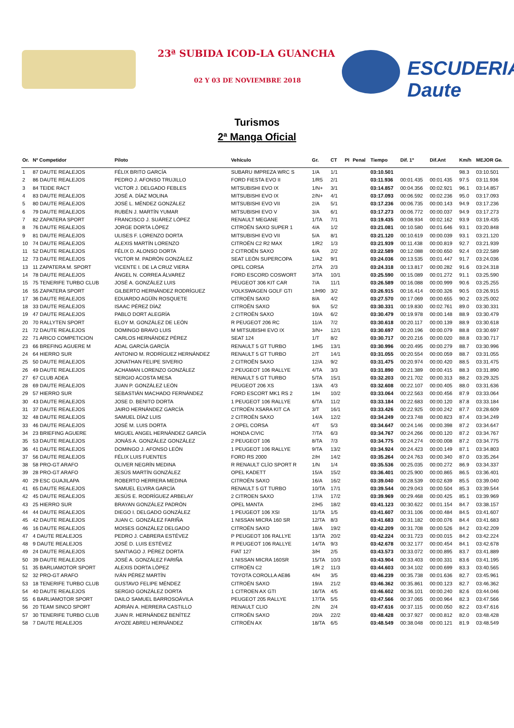23ª SUBIDA ICOD-LA GUANCHA
02 Y 03 DE NOVIEMBRE 2018 ESCUDERIA Daute
Turismos
2ª Manga Oficial
| Or. | Nº Competidor | Piloto | Vehículo | Gr. | CT | PI | Penal | Tiempo | Dif. 1º | Dif.Ant | Km/h | MEJOR Ge. |
| --- | --- | --- | --- | --- | --- | --- | --- | --- | --- | --- | --- | --- |
| 1 | 87 DAUTE REALEJOS | FÉLIX BRITO GARCÍA | SUBARU IMPREZA WRC S | 1/A | 1/1 | | | 03:10.501 | | | 98.3 | 03:10.501 |
| 2 | 86 DAUTE REALEJOS | PEDRO J. AFONSO TRUJILLO | FORD FIESTA EVO II | 1/R5 | 2/1 | | | 03:11.936 | 00:01.435 | 00:01.435 | 97.5 | 03:11.936 |
| 3 | 84 TEIDE RACT | VICTOR J. DELGADO FEBLES | MITSUBISHI EVO IX | 1/N+ | 3/1 | | | 03:14.857 | 00:04.356 | 00:02.921 | 96.1 | 03:14.857 |
| 4 | 83 DAUTE REALEJOS | JOSÉ A. DÍAZ MOLINA | MITSUBISHI EVO IX | 2/N+ | 4/1 | | | 03:17.093 | 00:06.592 | 00:02.236 | 95.0 | 03:17.093 |
| 5 | 80 DAUTE REALEJOS | JOSÉ L. MÉNDEZ GONZÁLEZ | MITSUBISHI EVO VII | 2/A | 5/1 | | | 03:17.236 | 00:06.735 | 00:00.143 | 94.9 | 03:17.236 |
| 6 | 79 DAUTE REALEJOS | RUBÉN J. MARTÍN YUMAR | MITSUBISHI EVO V | 3/A | 6/1 | | | 03:17.273 | 00:06.772 | 00:00.037 | 94.9 | 03:17.273 |
| 7 | 82 ZAPATERA SPORT | FRANCISCO J. SUÁREZ LÓPEZ | RENAULT MEGANE | 1/TA | 7/1 | | | 03:19.435 | 00:08.934 | 00:02.162 | 93.9 | 03:19.435 |
| 8 | 76 DAUTE REALEJOS | JORGE DORTA LÓPEZ | CITROËN SAXO SUPER 1 | 4/A | 1/2 | | | 03:21.081 | 00:10.580 | 00:01.646 | 93.1 | 03:20.848 |
| 9 | 81 DAUTE REALEJOS | ULISES F. LORENZO DORTA | MITSUBISHI EVO VII | 5/A | 8/1 | | | 03:21.120 | 00:10.619 | 00:00.039 | 93.1 | 03:21.120 |
| 10 | 74 DAUTE REALEJOS | ALEXIS MARTÍN LORENZO | CITROËN C2 R2 MAX | 1/R2 | 1/3 | | | 03:21.939 | 00:11.438 | 00:00.819 | 92.7 | 03:21.939 |
| 11 | 52 DAUTE REALEJOS | FÉLIX D. ALONSO DORTA | 2 CITROËN SAXO | 6/A | 2/2 | | | 03:22.589 | 00:12.088 | 00:00.650 | 92.4 | 03:22.589 |
| 12 | 73 DAUTE REALEJOS | VICTOR M. PADRÓN GONZÁLEZ | SEAT LEÓN SUPERCOPA | 1/A2 | 9/1 | | | 03:24.036 | 00:13.535 | 00:01.447 | 91.7 | 03:24.036 |
| 13 | 11 ZAPATERA M. SPORT | VICENTE I. DE LA CRUZ VIERA | OPEL CORSA | 2/TA | 2/3 | | | 03:24.318 | 00:13.817 | 00:00.282 | 91.6 | 03:24.318 |
| 14 | 78 DAUTE REALEJOS | ÁNGEL N. CORREA ÁLVAREZ | FORD ESCORD COSWORT | 3/TA | 10/1 | | | 03:25.590 | 00:15.089 | 00:01.272 | 91.1 | 03:25.590 |
| 15 | 75 TENERIFE TURBO CLUB | JOSÉ A. GONZÁLEZ LUIS | PEUGEOT 306 KIT CAR | 7/A | 11/1 | | | 03:26.589 | 00:16.088 | 00:00.999 | 90.6 | 03:25.255 |
| 16 | 55 ZAPATERA SPORT | GILBERTO HERNÁNDEZ RODRÍGUEZ | VOLKSWAGEN GOLF GTI | 1/H90 | 3/2 | | | 03:26.915 | 00:16.414 | 00:00.326 | 90.5 | 03:26.915 |
| 17 | 36 DAUTE REALEJOS | EDUARDO AGÜÍN ROSQUETE | CITROËN SAXO | 8/A | 4/2 | | | 03:27.570 | 00:17.069 | 00:00.655 | 90.2 | 03:25.002 |
| 18 | 33 DAUTE REALEJOS | ISAAC PÉREZ DÍAZ | CITROËN SAXO | 9/A | 5/2 | | | 03:30.331 | 00:19.830 | 00:02.761 | 89.0 | 03:30.331 |
| 19 | 47 DAUTE REALEJOS | PABLO DORT ALEGRÍA | 2 CITROËN SAXO | 10/A | 6/2 | | | 03:30.479 | 00:19.978 | 00:00.148 | 88.9 | 03:30.479 |
| 20 | 70 RALLYTEN SPORT | ELOY M. GONZÁLEZ DE LEÓN | R PEUGEOT 206 RC | 11/A | 7/2 | | | 03:30.618 | 00:20.117 | 00:00.139 | 88.9 | 03:30.618 |
| 21 | 72 DAUTE REALEJOS | DOMINGO BRAVO LUIS | M MITSUBISHI EVO IX | 3/N+ | 12/1 | | | 03:30.697 | 00:20.196 | 00:00.079 | 88.8 | 03:30.697 |
| 22 | 71 ARICO COMPETICION | CARLOS HERNÁNDEZ PÉREZ | SEAT 124 | 1/T | 8/2 | | | 03:30.717 | 00:20.216 | 00:00.020 | 88.8 | 03:30.717 |
| 23 | 66 BREFING AGUERE M | ADAL GARCÍA GARCÍA | RENAULT 5 GT TURBO | 1/H5 | 13/1 | | | 03:30.996 | 00:20.495 | 00:00.279 | 88.7 | 03:30.996 |
| 24 | 64 HIERRO SUR | ANTONIO M. RODRÍGUEZ HERNÁNDEZ | RENAULT 5 GT TURBO | 2/T | 14/1 | | | 03:31.055 | 00:20.554 | 00:00.059 | 88.7 | 03:31.055 |
| 25 | 50 DAUTE REALEJOS | JONATHAN FELIPE SIVERIO | 2 CITROËN SAXO | 12/A | 9/2 | | | 03:31.475 | 00:20.974 | 00:00.420 | 88.5 | 03:31.475 |
| 26 | 49 DAUTE REALEJOS | ACHAMAN LORENZO GONZÁLEZ | 2 PEUGEOT 106 RALLYE | 4/TA | 3/3 | | | 03:31.890 | 00:21.389 | 00:00.415 | 88.3 | 03:31.890 |
| 27 | 67 CLUB ADEA | SERGIO ACOSTA MESA | RENAULT 5 GT TURBO | 5/TA | 15/1 | | | 03:32.203 | 00:21.702 | 00:00.313 | 88.2 | 03:29.325 |
| 28 | 69 DAUTE REALEJOS | JUAN P. GONZÁLEZ LEÓN | PEUGEOT 206 XS | 13/A | 4/3 | | | 03:32.608 | 00:22.107 | 00:00.405 | 88.0 | 03:31.636 |
| 29 | 57 HIERRO SUR | SEBASTIÁN MACHADO FERNÁNDEZ | FORD ESCORT MK1 RS 2 | 1/H | 10/2 | | | 03:33.064 | 00:22.563 | 00:00.456 | 87.9 | 03:33.064 |
| 30 | 43 DAUTE REALEJOS | JOSE D. BENITO DORTA | 1 PEUGEOT 106 RALLYE | 6/TA | 11/2 | | | 03:33.184 | 00:22.683 | 00:00.120 | 87.8 | 03:33.184 |
| 31 | 37 DAUTE REALEJOS | JAIRO HERNÁNDEZ GARCÍA | CITROËN XSARA KIT CA | 3/T | 16/1 | | | 03:33.426 | 00:22.925 | 00:00.242 | 87.7 | 03:28.609 |
| 32 | 48 DAUTE REALEJOS | SAMUEL DÍAZ LUIS | 2 CITROËN SAXO | 14/A | 12/2 | | | 03:34.249 | 00:23.748 | 00:00.823 | 87.4 | 03:34.249 |
| 33 | 46 DAUTE REALEJOS | JOSÉ M. LUIS DORTA | 2 OPEL CORSA | 4/T | 5/3 | | | 03:34.647 | 00:24.146 | 00:00.398 | 87.2 | 03:34.647 |
| 34 | 23 BRIEFING AGUERE | MIGUEL ANGEL HERNÁNDEZ GARCÍA | HONDA CIVIC | 7/TA | 6/3 | | | 03:34.767 | 00:24.266 | 00:00.120 | 87.2 | 03:34.767 |
| 35 | 53 DAUTE REALEJOS | JONÁS A. GONZÁLEZ GONZÁLEZ | 2 PEUGEOT 106 | 8/TA | 7/3 | | | 03:34.775 | 00:24.274 | 00:00.008 | 87.2 | 03:34.775 |
| 36 | 41 DAUTE REALEJOS | DOMINGO J. AFONSO LEÓN | 1 PEUGEOT 106 RALLYE | 9/TA | 13/2 | | | 03:34.924 | 00:24.423 | 00:00.149 | 87.1 | 03:34.803 |
| 37 | 56 DAUTE REALEJOS | FÉLIX LUIS FUENTES | FORD RS 2000 | 2/H | 14/2 | | | 03:35.264 | 00:24.763 | 00:00.340 | 87.0 | 03:35.264 |
| 38 | 58 PRO-GT ARAFO | OLIVER NEGRÍN MEDINA | R RENAULT CLÍO SPORT R | 1/N | 1/4 | | | 03:35.536 | 00:25.035 | 00:00.272 | 86.9 | 03:34.337 |
| 39 | 28 PRO-GT ARAFO | JESÚS MARTÍN GONZÁLEZ | OPEL KADETT | 15/A | 15/2 | | | 03:36.401 | 00:25.900 | 00:00.865 | 86.5 | 03:36.401 |
| 40 | 29 ESC GUAJILAPA | ROBERTO HERRERA MEDINA | CITROËN SAXO | 16/A | 16/2 | | | 03:39.040 | 00:28.539 | 00:02.639 | 85.5 | 03:39.040 |
| 41 | 65 DAUTE REALEJOS | SAMUEL ELVIRA GARCÍA | RENAULT 5 GT TURBO | 10/TA | 17/1 | | | 03:39.544 | 00:29.043 | 00:00.504 | 85.3 | 03:39.544 |
| 42 | 45 DAUTE REALEJOS | JESÚS E. RODRÍGUEZ ARBELAY | 2 CITROEN SAXO | 17/A | 17/2 | | | 03:39.969 | 00:29.468 | 00:00.425 | 85.1 | 03:39.969 |
| 43 | 25 HIERRO SUR | BRAYAN GONZÁLEZ PADRÓN | OPEL MANTA | 2/H5 | 18/2 | | | 03:41.123 | 00:30.622 | 00:01.154 | 84.7 | 03:38.157 |
| 44 | 44 DAUTE REALEJOS | DIEGO I. DELGADO GONZÁLEZ | 1 PEUGEOT 106 XSI | 11/TA | 1/5 | | | 03:41.607 | 00:31.106 | 00:00.484 | 84.5 | 03:41.607 |
| 45 | 42 DAUTE REALEJOS | JUAN C. GONZÁLEZ FARIÑA | 1 NISSAN MICRA 160 SR | 12/TA | 8/3 | | | 03:41.683 | 00:31.182 | 00:00.076 | 84.4 | 03:41.683 |
| 46 | 16 DAUTE REALEJOS | MOISES GONZÁLEZ DELGADO | CITROËN SAXO | 18/A | 19/2 | | | 03:42.209 | 00:31.708 | 00:00.526 | 84.2 | 03:42.209 |
| 47 | 4 DAUTE REALEJOS | PEDRO J. CABRERA ESTÉVEZ | P PEUGEOT 106 RALLYE | 13/TA | 20/2 | | | 03:42.224 | 00:31.723 | 00:00.015 | 84.2 | 03:42.224 |
| 48 | 9 DAUTE REALEJOS | JOSÉ D. LUIS ESTÉVEZ | R PEUGEOT 106 RALLYE | 14/TA | 9/3 | | | 03:42.678 | 00:32.177 | 00:00.454 | 84.1 | 03:42.678 |
| 49 | 24 DAUTE REALEJOS | SANTIAGO J. PÉREZ DORTA | FIAT 127 | 3/H | 2/5 | | | 03:43.573 | 00:33.072 | 00:00.895 | 83.7 | 03:41.889 |
| 50 | 39 DAUTE REALEJOS | JOSÉ A. GONZÁLEZ FARIÑA | 1 NISSAN MICRA 160SR | 15/TA | 10/3 | | | 03:43.904 | 00:33.403 | 00:00.331 | 83.6 | 03:41.195 |
| 51 | 35 BARLIAMOTOR SPORT | ALEXIS DORTA LÓPEZ | CITROËN C2 | 1/R 2 | 11/3 | | | 03:44.603 | 00:34.102 | 00:00.699 | 83.3 | 03:40.565 |
| 52 | 32 PRO-GT ARAFO | IVÁN PÉREZ MARTÍN | TOYOTA COROLLA AE86 | 4/H | 3/5 | | | 03:46.239 | 00:35.738 | 00:01.636 | 82.7 | 03:45.961 |
| 53 | 18 TENERIFE TURBO CLUB | GUSTAVO FELIPE MÉNDEZ | CITROËN SAXO | 19/A | 21/2 | | | 03:46.362 | 00:35.861 | 00:00.123 | 82.7 | 03:46.362 |
| 54 | 40 DAUTE REALEJOS | SERGIO GONZÁLEZ DORTA | 1 CITROEN AX GTI | 16/TA | 4/5 | | | 03:46.602 | 00:36.101 | 00:00.240 | 82.6 | 03:44.046 |
| 55 | 6 BARLIAMOTOR SPORT | DAILO SAMUEL BARROSOÁVILA | PEUGEOT 205 RALLYE | 17/TA | 5/5 | | | 03:47.566 | 00:37.065 | 00:00.964 | 82.3 | 03:47.566 |
| 56 | 20 TEAM SINCO SPORT | ADRIÁN A. HERRERA CASTILLO | RENAULT CLIO | 2/N | 2/4 | | | 03:47.616 | 00:37.115 | 00:00.050 | 82.2 | 03:47.616 |
| 57 | 30 TENERIFE TURBO CLUB | JUAN R. HERNÁNDEZ BENÍTEZ | CITROËN SAXO | 20/A | 22/2 | | | 03:48.428 | 00:37.927 | 00:00.812 | 82.0 | 03:48.428 |
| 58 | 7 DAUTE REALEJOS | AYOZE ABREU HERNÁNDEZ | CITROËN AX | 18/TA | 6/5 | | | 03:48.549 | 00:38.048 | 00:00.121 | 81.9 | 03:48.549 |